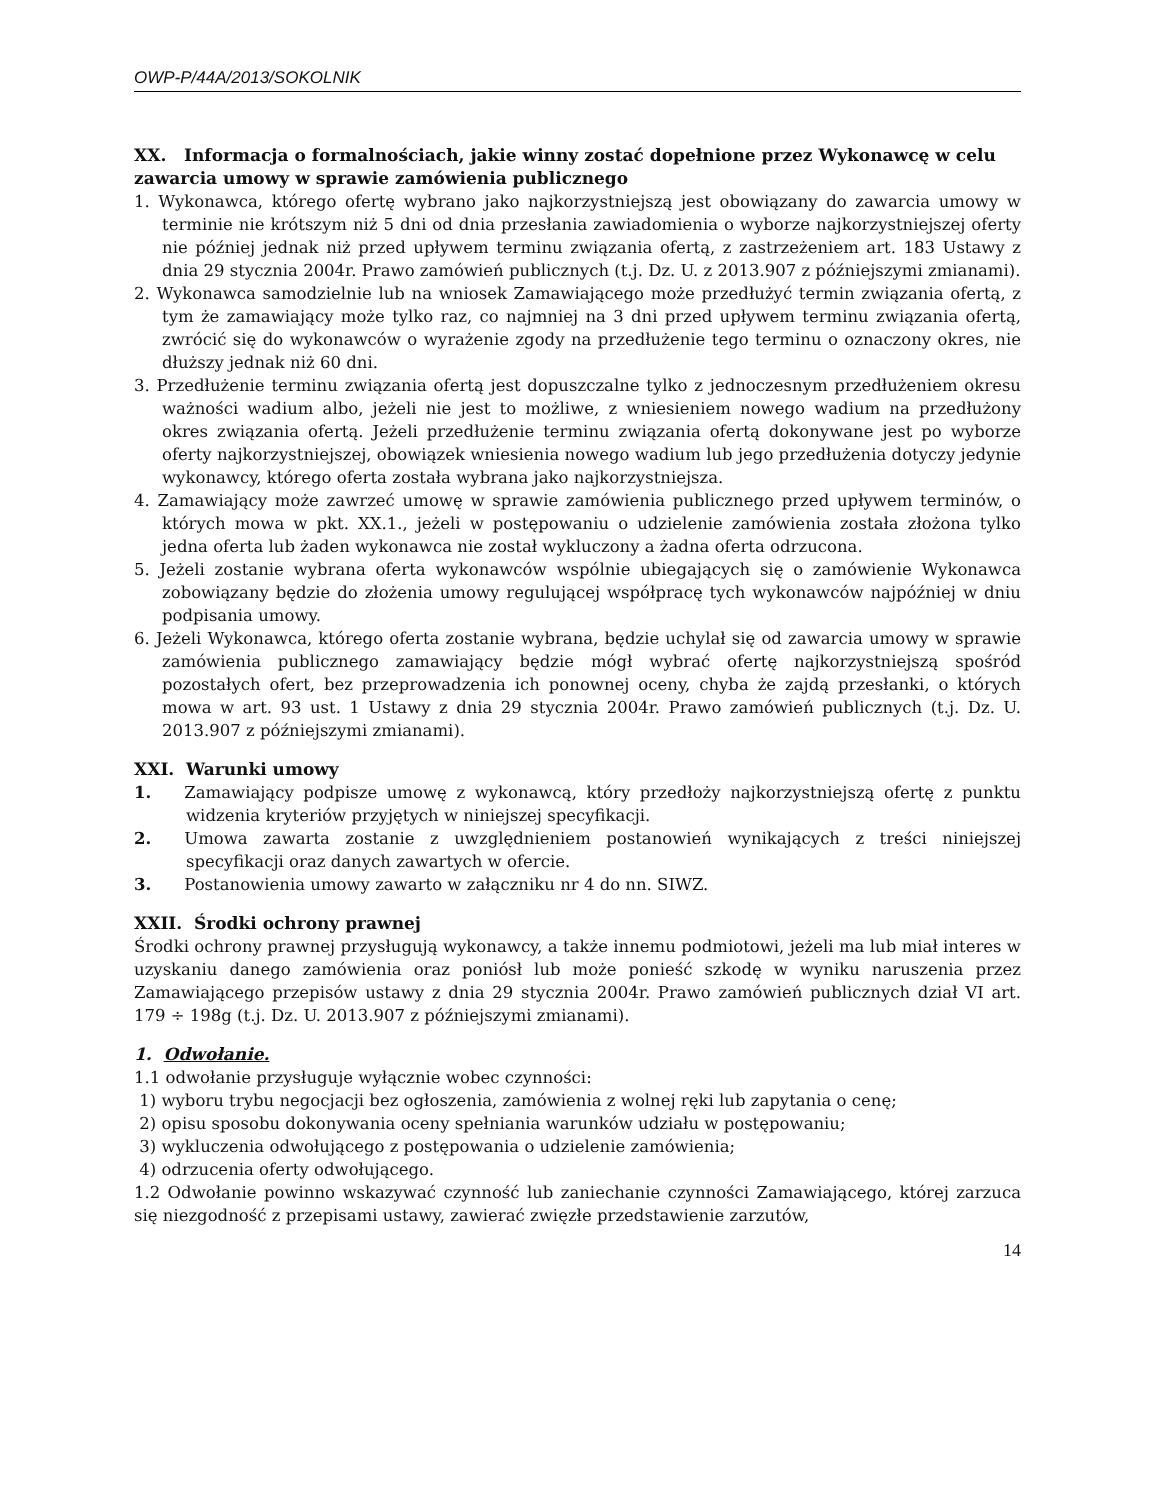OWP-P/44A/2013/SOKOLNIK
XX. Informacja o formalnościach, jakie winny zostać dopełnione przez Wykonawcę w celu zawarcia umowy w sprawie zamówienia publicznego
1. Wykonawca, którego ofertę wybrano jako najkorzystniejszą jest obowiązany do zawarcia umowy w terminie nie krótszym niż 5 dni od dnia przesłania zawiadomienia o wyborze najkorzystniejszej oferty nie później jednak niż przed upływem terminu związania ofertą, z zastrzeżeniem art. 183 Ustawy z dnia 29 stycznia 2004r. Prawo zamówień publicznych (t.j. Dz. U. z 2013.907 z późniejszymi zmianami).
2. Wykonawca samodzielnie lub na wniosek Zamawiającego może przedłużyć termin związania ofertą, z tym że zamawiający może tylko raz, co najmniej na 3 dni przed upływem terminu związania ofertą, zwrócić się do wykonawców o wyrażenie zgody na przedłużenie tego terminu o oznaczony okres, nie dłuższy jednak niż 60 dni.
3. Przedłużenie terminu związania ofertą jest dopuszczalne tylko z jednoczesnym przedłużeniem okresu ważności wadium albo, jeżeli nie jest to możliwe, z wniesieniem nowego wadium na przedłużony okres związania ofertą. Jeżeli przedłużenie terminu związania ofertą dokonywane jest po wyborze oferty najkorzystniejszej, obowiązek wniesienia nowego wadium lub jego przedłużenia dotyczy jedynie wykonawcy, którego oferta została wybrana jako najkorzystniejsza.
4. Zamawiający może zawrzeć umowę w sprawie zamówienia publicznego przed upływem terminów, o których mowa w pkt. XX.1., jeżeli w postępowaniu o udzielenie zamówienia została złożona tylko jedna oferta lub żaden wykonawca nie został wykluczony a żadna oferta odrzucona.
5. Jeżeli zostanie wybrana oferta wykonawców wspólnie ubiegających się o zamówienie Wykonawca zobowiązany będzie do złożenia umowy regulującej współpracę tych wykonawców najpóźniej w dniu podpisania umowy.
6. Jeżeli Wykonawca, którego oferta zostanie wybrana, będzie uchylał się od zawarcia umowy w sprawie zamówienia publicznego zamawiający będzie mógł wybrać ofertę najkorzystniejszą spośród pozostałych ofert, bez przeprowadzenia ich ponownej oceny, chyba że zajdą przesłanki, o których mowa w art. 93 ust. 1 Ustawy z dnia 29 stycznia 2004r. Prawo zamówień publicznych (t.j. Dz. U. 2013.907 z późniejszymi zmianami).
XXI. Warunki umowy
1.  Zamawiający podpisze umowę z wykonawcą, który przedłoży najkorzystniejszą ofertę z punktu widzenia kryteriów przyjętych w niniejszej specyfikacji.
2.  Umowa zawarta zostanie z uwzględnieniem postanowień wynikających z treści niniejszej specyfikacji oraz danych zawartych w ofercie.
3.  Postanowienia umowy zawarto w załączniku nr 4 do nn. SIWZ.
XXII. Środki ochrony prawnej
Środki ochrony prawnej przysługują wykonawcy, a także innemu podmiotowi, jeżeli ma lub miał interes w uzyskaniu danego zamówienia oraz poniósł lub może ponieść szkodę w wyniku naruszenia przez Zamawiającego przepisów ustawy z dnia 29 stycznia 2004r. Prawo zamówień publicznych dział VI art. 179 ÷ 198g (t.j. Dz. U. 2013.907 z późniejszymi zmianami).
1. Odwołanie.
1.1 odwołanie przysługuje wyłącznie wobec czynności:
1) wyboru trybu negocjacji bez ogłoszenia, zamówienia z wolnej ręki lub zapytania o cenę;
2) opisu sposobu dokonywania oceny spełniania warunków udziału w postępowaniu;
3) wykluczenia odwołującego z postępowania o udzielenie zamówienia;
4) odrzucenia oferty odwołującego.
1.2 Odwołanie powinno wskazywać czynność lub zaniechanie czynności Zamawiającego, której zarzuca się niezgodność z przepisami ustawy, zawierać zwięzłe przedstawienie zarzutów,
14